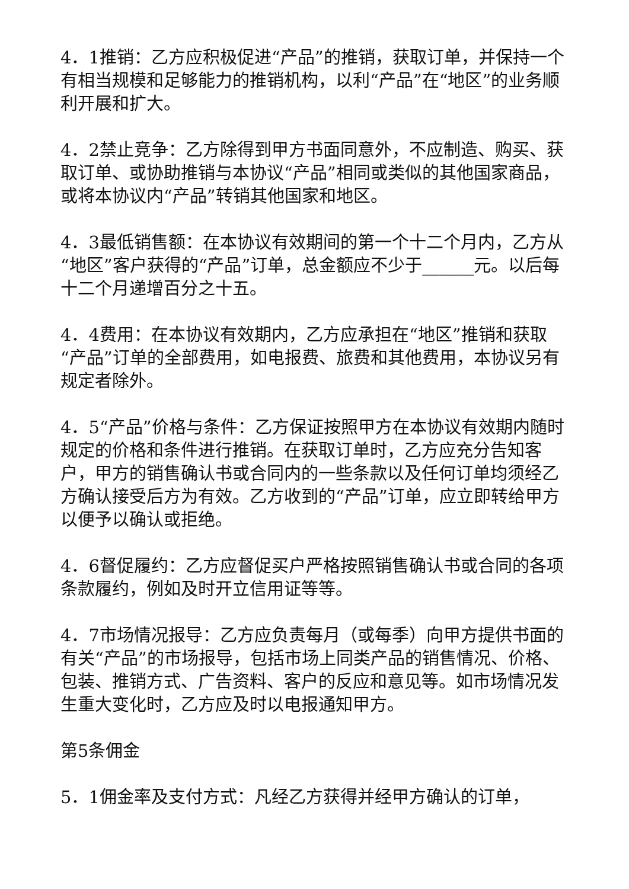4．1推销：乙方应积极促进“产品”的推销，获取订单，并保持一个有相当规模和足够能力的推销机构，以利“产品”在“地区”的业务顺利开展和扩大。
4．2禁止竞争：乙方除得到甲方书面同意外，不应制造、购买、获取订单、或协助推销与本协议“产品”相同或类似的其他国家商品，或将本协议内“产品”转销其他国家和地区。
4．3最低销售额：在本协议有效期间的第一个十二个月内，乙方从“地区”客户获得的“产品”订单，总金额应不少于______元。以后每十二个月递增百分之十五。
4．4费用：在本协议有效期内，乙方应承担在“地区”推销和获取“产品”订单的全部费用，如电报费、旅费和其他费用，本协议另有规定者除外。
4．5“产品”价格与条件：乙方保证按照甲方在本协议有效期内随时规定的价格和条件进行推销。在获取订单时，乙方应充分告知客户，甲方的销售确认书或合同内的一些条款以及任何订单均须经乙方确认接受后方为有效。乙方收到的“产品”订单，应立即转给甲方以便予以确认或拒绝。
4．6督促履约：乙方应督促买户严格按照销售确认书或合同的各项条款履约，例如及时开立信用证等等。
4．7市场情况报导：乙方应负责每月（或每季）向甲方提供书面的有关“产品”的市场报导，包括市场上同类产品的销售情况、价格、包装、推销方式、广告资料、客户的反应和意见等。如市场情况发生重大变化时，乙方应及时以电报通知甲方。
第5条佣金
5．1佣金率及支付方式：凡经乙方获得并经甲方确认的订单，